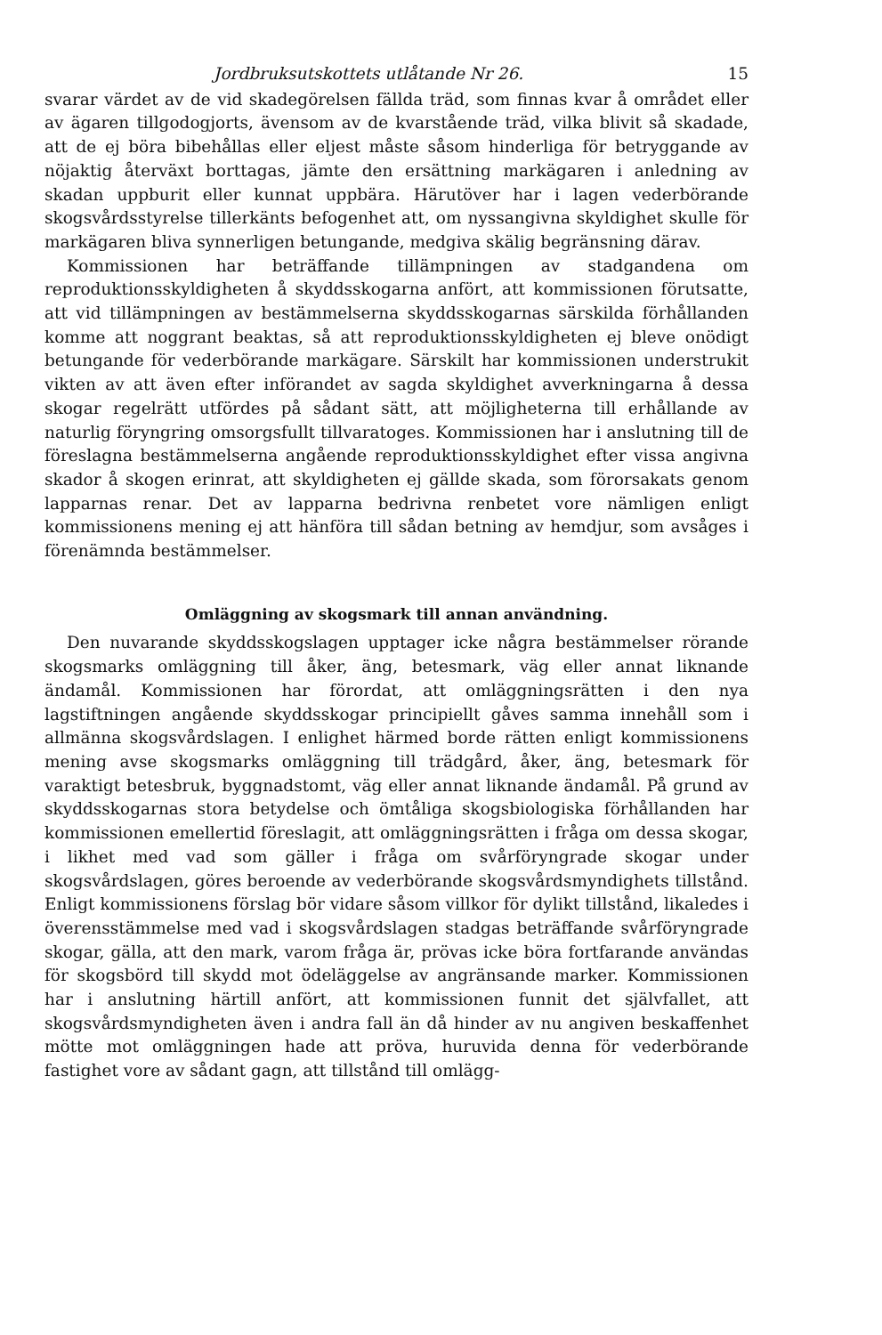Jordbruksutskottets utlåtande Nr 26. 15
svarar värdet av de vid skadegörelsen fällda träd, som finnas kvar å området eller av ägaren tillgodogjorts, ävensom av de kvarstående träd, vilka blivit så skadade, att de ej böra bibehållas eller eljest måste såsom hinderliga för betryggande av nöjaktig återväxt borttagas, jämte den ersättning markägaren i anledning av skadan uppburit eller kunnat uppbära. Härutöver har i lagen vederbörande skogsvårdsstyrelse tillerkänts befogenhet att, om nyssangivna skyldighet skulle för markägaren bliva synnerligen betungande, medgiva skälig begränsning därav.
Kommissionen har beträffande tillämpningen av stadgandena om reproduktionsskyldigheten å skyddsskogarna anfört, att kommissionen förutsatte, att vid tillämpningen av bestämmelserna skyddsskogarnas särskilda förhållanden komme att noggrant beaktas, så att reproduktionsskyldigheten ej bleve onödigt betungande för vederbörande markägare. Särskilt har kommissionen understrukit vikten av att även efter införandet av sagda skyldighet avverkningarna å dessa skogar regelrätt utfördes på sådant sätt, att möjligheterna till erhållande av naturlig föryngring omsorgsfullt tillvaratoges. Kommissionen har i anslutning till de föreslagna bestämmelserna angående reproduktionsskyldighet efter vissa angivna skador å skogen erinrat, att skyldigheten ej gällde skada, som förorsakats genom lapparnas renar. Det av lapparna bedrivna renbetet vore nämligen enligt kommissionens mening ej att hänföra till sådan betning av hemdjur, som avsåges i förenämnda bestämmelser.
Omläggning av skogsmark till annan användning.
Den nuvarande skyddsskogslagen upptager icke några bestämmelser rörande skogsmarks omläggning till åker, äng, betesmark, väg eller annat liknande ändamål. Kommissionen har förordat, att omläggningsrätten i den nya lagstiftningen angående skyddsskogar principiellt gåves samma innehåll som i allmänna skogsvårdslagen. I enlighet härmed borde rätten enligt kommissionens mening avse skogsmarks omläggning till trädgård, åker, äng, betesmark för varaktigt betesbruk, byggnadstomt, väg eller annat liknande ändamål. På grund av skyddsskogarnas stora betydelse och ömtåliga skogsbiologiska förhållanden har kommissionen emellertid föreslagit, att omläggningsrätten i fråga om dessa skogar, i likhet med vad som gäller i fråga om svårföryngrade skogar under skogsvårdslagen, göres beroende av vederbörande skogsvårdsmyndighets tillstånd. Enligt kommissionens förslag bör vidare såsom villkor för dylikt tillstånd, likaledes i överensstämmelse med vad i skogsvårdslagen stadgas beträffande svårföryngrade skogar, gälla, att den mark, varom fråga är, prövas icke böra fortfarande användas för skogsbörd till skydd mot ödeläggelse av angränsande marker. Kommissionen har i anslutning härtill anfört, att kommissionen funnit det självfallet, att skogsvårdsmyndigheten även i andra fall än då hinder av nu angiven beskaffenhet mötte mot omläggningen hade att pröva, huruvida denna för vederbörande fastighet vore av sådant gagn, att tillstånd till omlägg-